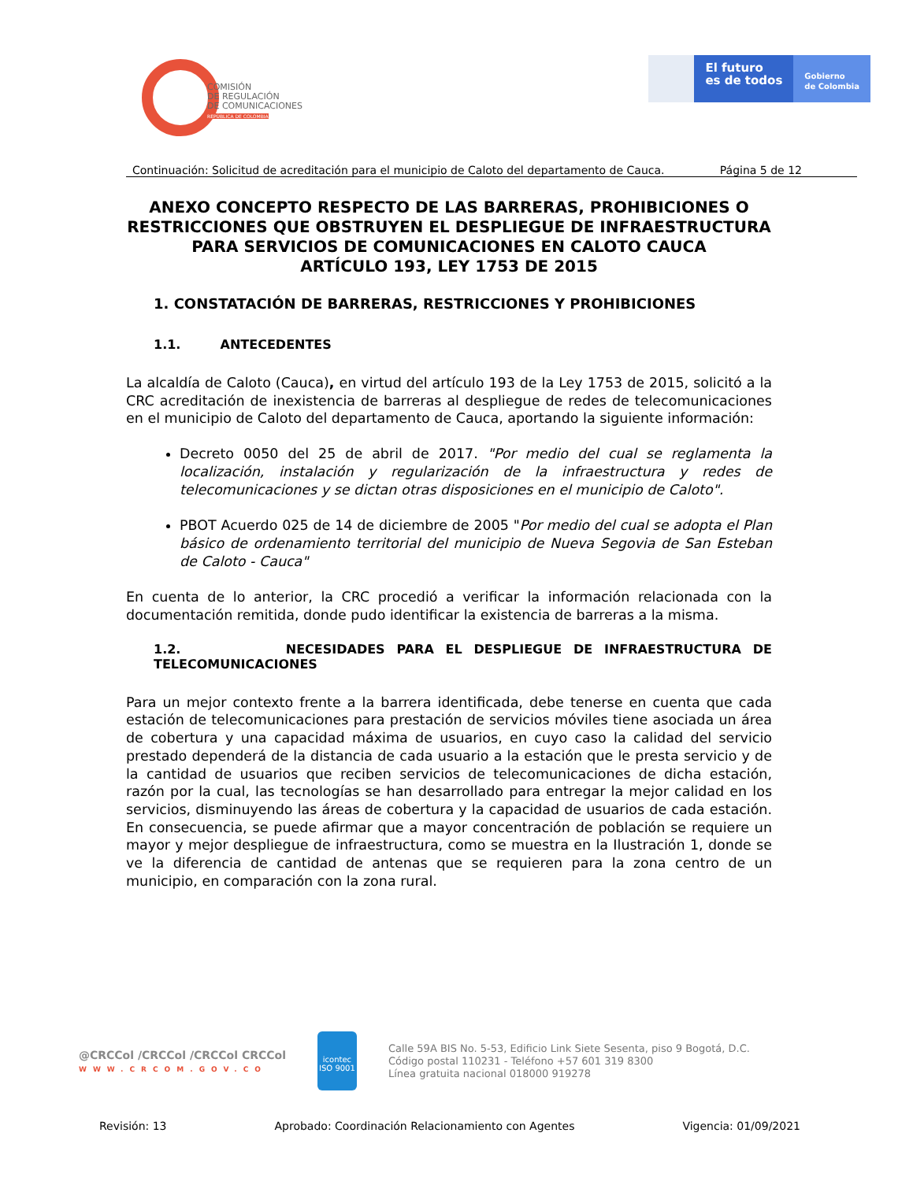COMISIÓN
DE REGULACIÓN
DE COMUNICACIONES
REPÚBLICA DE COLOMBIA
El futuro
es de todos
Gobierno
de Colombia
Continuación: Solicitud de acreditación para el municipio de Caloto del departamento de Cauca. Página 5 de 12
ANEXO CONCEPTO RESPECTO DE LAS BARRERAS, PROHIBICIONES O RESTRICCIONES QUE OBSTRUYEN EL DESPLIEGUE DE INFRAESTRUCTURA PARA SERVICIOS DE COMUNICACIONES EN CALOTO CAUCA
ARTÍCULO 193, LEY 1753 DE 2015
1. CONSTATACIÓN DE BARRERAS, RESTRICCIONES Y PROHIBICIONES
1.1. ANTECEDENTES
La alcaldía de Caloto (Cauca), en virtud del artículo 193 de la Ley 1753 de 2015, solicitó a la CRC acreditación de inexistencia de barreras al despliegue de redes de telecomunicaciones en el municipio de Caloto del departamento de Cauca, aportando la siguiente información:
Decreto 0050 del 25 de abril de 2017. "Por medio del cual se reglamenta la localización, instalación y regularización de la infraestructura y redes de telecomunicaciones y se dictan otras disposiciones en el municipio de Caloto".
PBOT Acuerdo 025 de 14 de diciembre de 2005 "Por medio del cual se adopta el Plan básico de ordenamiento territorial del municipio de Nueva Segovia de San Esteban de Caloto - Cauca"
En cuenta de lo anterior, la CRC procedió a verificar la información relacionada con la documentación remitida, donde pudo identificar la existencia de barreras a la misma.
1.2. NECESIDADES PARA EL DESPLIEGUE DE INFRAESTRUCTURA DE TELECOMUNICACIONES
Para un mejor contexto frente a la barrera identificada, debe tenerse en cuenta que cada estación de telecomunicaciones para prestación de servicios móviles tiene asociada un área de cobertura y una capacidad máxima de usuarios, en cuyo caso la calidad del servicio prestado dependerá de la distancia de cada usuario a la estación que le presta servicio y de la cantidad de usuarios que reciben servicios de telecomunicaciones de dicha estación, razón por la cual, las tecnologías se han desarrollado para entregar la mejor calidad en los servicios, disminuyendo las áreas de cobertura y la capacidad de usuarios de cada estación. En consecuencia, se puede afirmar que a mayor concentración de población se requiere un mayor y mejor despliegue de infraestructura, como se muestra en la Ilustración 1, donde se ve la diferencia de cantidad de antenas que se requieren para la zona centro de un municipio, en comparación con la zona rural.
@CRCCol /CRCCol /CRCCol CRCCol
WWW.CRCOM.GOV.CO
icontec
ISO 9001
Calle 59A BIS No. 5-53, Edificio Link Siete Sesenta, piso 9 Bogotá, D.C.
Código postal 110231 - Teléfono +57 601 319 8300
Línea gratuita nacional 018000 919278
Revisión: 13 Aprobado: Coordinación Relacionamiento con Agentes Vigencia: 01/09/2021